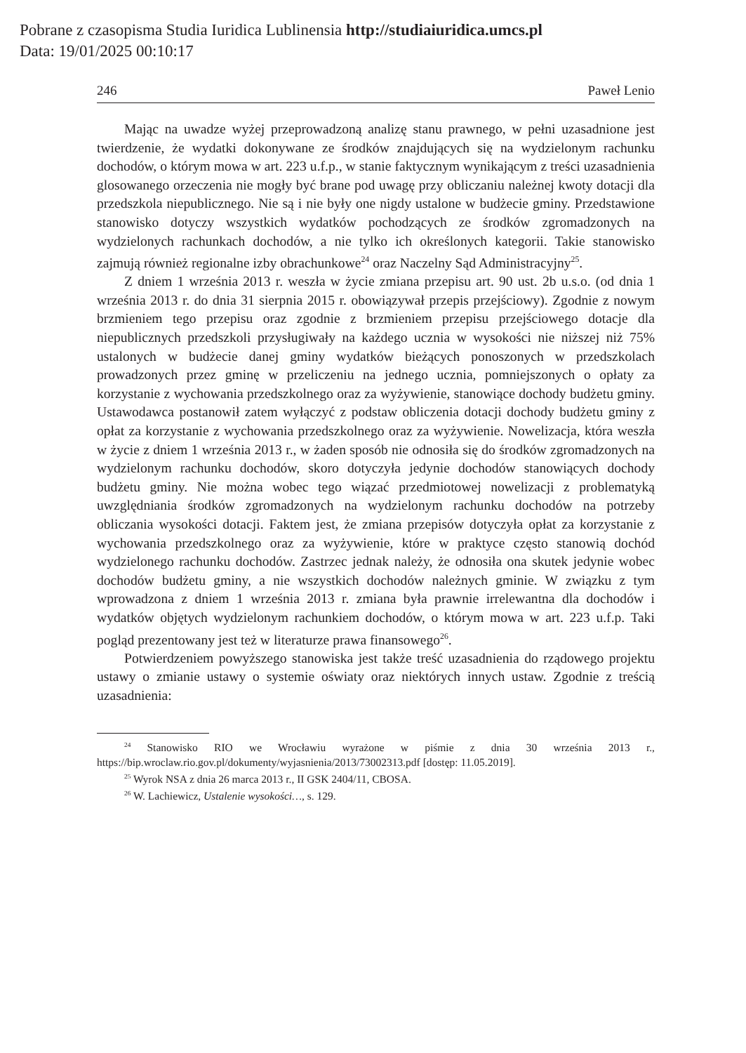Pobrane z czasopisma Studia Iuridica Lublinensia http://studiaiuridica.umcs.pl
Data: 19/01/2025 00:10:17
246 Paweł Lenio
Mając na uwadze wyżej przeprowadzoną analizę stanu prawnego, w pełni uzasadnione jest twierdzenie, że wydatki dokonywane ze środków znajdujących się na wydzielonym rachunku dochodów, o którym mowa w art. 223 u.f.p., w stanie faktycznym wynikającym z treści uzasadnienia glosowanego orzeczenia nie mogły być brane pod uwagę przy obliczaniu należnej kwoty dotacji dla przedszkola niepublicznego. Nie są i nie były one nigdy ustalone w budżecie gminy. Przedstawione stanowisko dotyczy wszystkich wydatków pochodzących ze środków zgromadzonych na wydzielonych rachunkach dochodów, a nie tylko ich określonych kategorii. Takie stanowisko zajmują również regionalne izby obrachunkowe<sup>24</sup> oraz Naczelny Sąd Administracyjny<sup>25</sup>.
Z dniem 1 września 2013 r. weszła w życie zmiana przepisu art. 90 ust. 2b u.s.o. (od dnia 1 września 2013 r. do dnia 31 sierpnia 2015 r. obowiązywał przepis przejściowy). Zgodnie z nowym brzmieniem tego przepisu oraz zgodnie z brzmieniem przepisu przejściowego dotacje dla niepublicznych przedszkoli przysługiwały na każdego ucznia w wysokości nie niższej niż 75% ustalonych w budżecie danej gminy wydatków bieżących ponoszonych w przedszkolach prowadzonych przez gminę w przeliczeniu na jednego ucznia, pomniejszonych o opłaty za korzystanie z wychowania przedszkolnego oraz za wyżywienie, stanowiące dochody budżetu gminy. Ustawodawca postanowił zatem wyłączyć z podstaw obliczenia dotacji dochody budżetu gminy z opłat za korzystanie z wychowania przedszkolnego oraz za wyżywienie. Nowelizacja, która weszła w życie z dniem 1 września 2013 r., w żaden sposób nie odnosiła się do środków zgromadzonych na wydzielonym rachunku dochodów, skoro dotyczyła jedynie dochodów stanowiących dochody budżetu gminy. Nie można wobec tego wiązać przedmiotowej nowelizacji z problematyką uwzględniania środków zgromadzonych na wydzielonym rachunku dochodów na potrzeby obliczania wysokości dotacji. Faktem jest, że zmiana przepisów dotyczyła opłat za korzystanie z wychowania przedszkolnego oraz za wyżywienie, które w praktyce często stanowią dochód wydzielonego rachunku dochodów. Zastrzec jednak należy, że odnosiła ona skutek jedynie wobec dochodów budżetu gminy, a nie wszystkich dochodów należnych gminie. W związku z tym wprowadzona z dniem 1 września 2013 r. zmiana była prawnie irrelewantna dla dochodów i wydatków objętych wydzielonym rachunkiem dochodów, o którym mowa w art. 223 u.f.p. Taki pogląd prezentowany jest też w literaturze prawa finansowego<sup>26</sup>.
Potwierdzeniem powyższego stanowiska jest także treść uzasadnienia do rządowego projektu ustawy o zmianie ustawy o systemie oświaty oraz niektórych innych ustaw. Zgodnie z treścią uzasadnienia:
<sup>24</sup> Stanowisko RIO we Wrocławiu wyrażone w piśmie z dnia 30 września 2013 r., https://bip.wroclaw.rio.gov.pl/dokumenty/wyjasnienia/2013/73002313.pdf [dostęp: 11.05.2019].
<sup>25</sup> Wyrok NSA z dnia 26 marca 2013 r., II GSK 2404/11, CBOSA.
<sup>26</sup> W. Lachiewicz, Ustalenie wysokości…, s. 129.